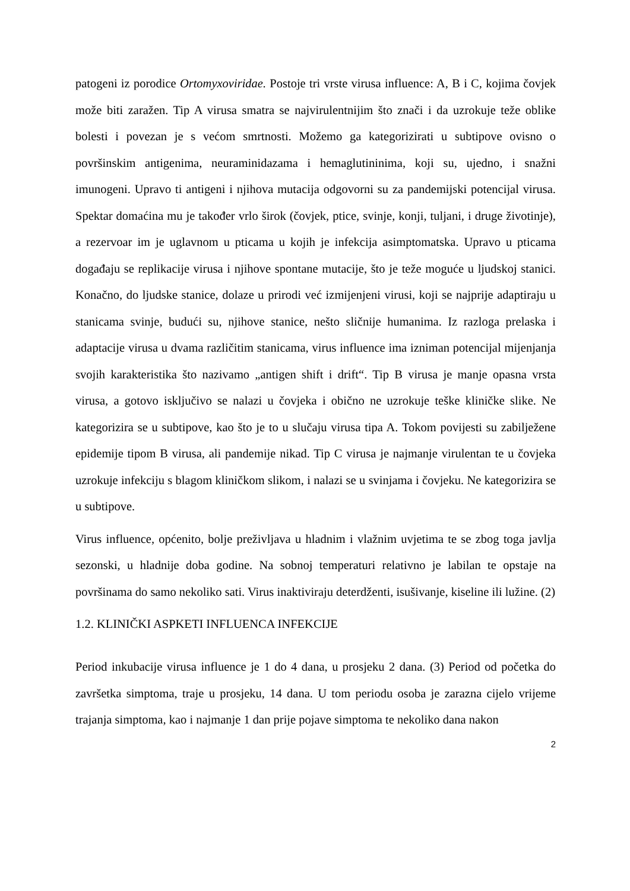patogeni iz porodice Ortomyxoviridae. Postoje tri vrste virusa influence: A, B i C, kojima čovjek može biti zaražen. Tip A virusa smatra se najvirulentnijim što znači i da uzrokuje teže oblike bolesti i povezan je s većom smrtnosti. Možemo ga kategorizirati u subtipove ovisno o površinskim antigenima, neuraminidazama i hemaglutininima, koji su, ujedno, i snažni imunogeni. Upravo ti antigeni i njihova mutacija odgovorni su za pandemijski potencijal virusa. Spektar domaćina mu je također vrlo širok (čovjek, ptice, svinje, konji, tuljani, i druge životinje), a rezervoar im je uglavnom u pticama u kojih je infekcija asimptomatska. Upravo u pticama događaju se replikacije virusa i njihove spontane mutacije, što je teže moguće u ljudskoj stanici. Konačno, do ljudske stanice, dolaze u prirodi već izmijenjeni virusi, koji se najprije adaptiraju u stanicama svinje, budući su, njihove stanice, nešto sličnije humanima. Iz razloga prelaska i adaptacije virusa u dvama različitim stanicama, virus influence ima izniman potencijal mijenjanja svojih karakteristika što nazivamo „antigen shift i drift“. Tip B virusa je manje opasna vrsta virusa, a gotovo isključivo se nalazi u čovjeka i obično ne uzrokuje teške kliničke slike. Ne kategorizira se u subtipove, kao što je to u slučaju virusa tipa A. Tokom povijesti su zabilježene epidemije tipom B virusa, ali pandemije nikad. Tip C virusa je najmanje virulentan te u čovjeka uzrokuje infekciju s blagom kliničkom slikom, i nalazi se u svinjama i čovjeku. Ne kategorizira se u subtipove.
Virus influence, općenito, bolje preživljava u hladnim i vlažnim uvjetima te se zbog toga javlja sezonski, u hladnije doba godine. Na sobnoj temperaturi relativno je labilan te opstaje na površinama do samo nekoliko sati. Virus inaktiviraju deterdženti, isušivanje, kiseline ili lužine. (2)
1.2. KLINIČKI ASPKETI INFLUENCA INFEKCIJE
Period inkubacije virusa influence je 1 do 4 dana, u prosjeku 2 dana. (3) Period od početka do završetka simptoma, traje u prosjeku, 14 dana. U tom periodu osoba je zarazna cijelo vrijeme trajanja simptoma, kao i najmanje 1 dan prije pojave simptoma te nekoliko dana nakon
2